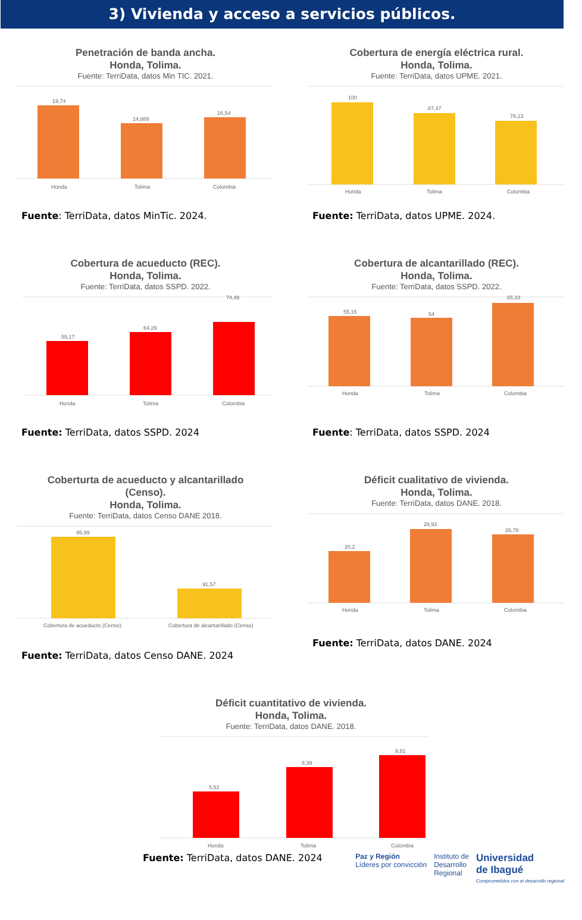3) Vivienda y acceso a servicios públicos.
Penetración de banda ancha.
Honda, Tolima.
Fuente: TerriData, datos Min TIC. 2021.
19,74
14,889
16,54
Honda
Tolima
Colombia
Fuente: TerriData, datos MinTic. 2024.
Cobertura de energía eléctrica rural.
Honda, Tolima.
Fuente: TerriData, datos UPME. 2021.
100
87,47
78,13
Honda
Tolima
Colombia
Fuente: TerriData, datos UPME. 2024.
Cobertura de acueducto (REC).
Honda, Tolima.
Fuente: TerriData, datos SSPD. 2022.
55,17
64,29
74,48
Honda
Tolima
Colombia
Fuente: TerriData, datos SSPD. 2024
Cobertura de alcantarillado (REC).
Honda, Tolima.
Fuente: TerriData, datos SSPD. 2022.
55,15
54
65,33
Honda
Tolima
Colombia
Fuente: TerriData, datos SSPD. 2024
Coberturta de acueducto y alcantarillado
(Censo).
Honda, Tolima.
Fuente: TerriData, datos Censo DANE 2018.
95,99
91,57
Cobertura de acueducto (Censo)
Cobertura de alcantarillado (Censo)
Fuente: TerriData, datos Censo DANE. 2024
Déficit cualitativo de vivienda.
Honda, Tolima.
Fuente: TerriData, datos DANE. 2018.
20,2
28,92
26,78
Honda
Tolima
Colombia
Fuente: TerriData, datos DANE. 2024
Déficit cuantitativo de vivienda.
Honda, Tolima.
Fuente: TerriData, datos DANE. 2018.
5,52
8,39
9,81
Honda
Tolima
Colombia
Fuente: TerriData, datos DANE. 2024
Paz y Región
Líderes por convicción
Instituto de
Desarrollo
Regional
Universidad
de Ibagué
Comprometidos con el desarrollo regional